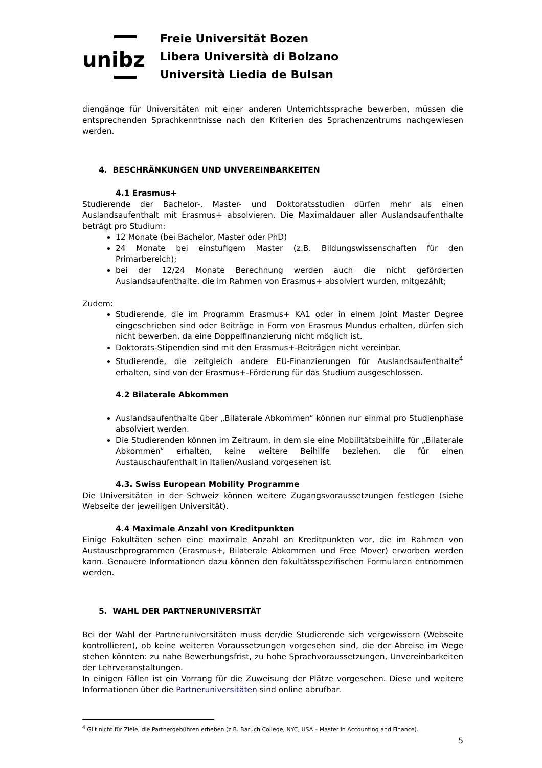unibz
Freie Universität Bozen
Libera Università di Bolzano
Università Liedia de Bulsan
diengänge für Universitäten mit einer anderen Unterrichtssprache bewerben, müssen die entsprechenden Sprachkenntnisse nach den Kriterien des Sprachenzentrums nachgewiesen werden.
4. BESCHRÄNKUNGEN UND UNVEREINBARKEITEN
4.1 Erasmus+
Studierende der Bachelor-, Master- und Doktoratsstudien dürfen mehr als einen Auslandsaufenthalt mit Erasmus+ absolvieren. Die Maximaldauer aller Auslandsaufenthalte beträgt pro Studium:
12 Monate (bei Bachelor, Master oder PhD)
24 Monate bei einstufigem Master (z.B. Bildungswissenschaften für den Primarbereich);
bei der 12/24 Monate Berechnung werden auch die nicht geförderten Auslandsaufenthalte, die im Rahmen von Erasmus+ absolviert wurden, mitgezählt;
Zudem:
Studierende, die im Programm Erasmus+ KA1 oder in einem Joint Master Degree eingeschrieben sind oder Beiträge in Form von Erasmus Mundus erhalten, dürfen sich nicht bewerben, da eine Doppelfinanzierung nicht möglich ist.
Doktorats-Stipendien sind mit den Erasmus+-Beiträgen nicht vereinbar.
Studierende, die zeitgleich andere EU-Finanzierungen für Auslandsaufenthalte<sup>4</sup> erhalten, sind von der Erasmus+-Förderung für das Studium ausgeschlossen.
4.2 Bilaterale Abkommen
Auslandsaufenthalte über „Bilaterale Abkommen“ können nur einmal pro Studienphase absolviert werden.
Die Studierenden können im Zeitraum, in dem sie eine Mobilitätsbeihilfe für „Bilaterale Abkommen“ erhalten, keine weitere Beihilfe beziehen, die für einen Austauschaufenthalt in Italien/Ausland vorgesehen ist.
4.3. Swiss European Mobility Programme
Die Universitäten in der Schweiz können weitere Zugangsvoraussetzungen festlegen (siehe Webseite der jeweiligen Universität).
4.4 Maximale Anzahl von Kreditpunkten
Einige Fakultäten sehen eine maximale Anzahl an Kreditpunkten vor, die im Rahmen von Austauschprogrammen (Erasmus+, Bilaterale Abkommen und Free Mover) erworben werden kann. Genauere Informationen dazu können den fakultätsspezifischen Formularen entnommen werden.
5. WAHL DER PARTNERUNIVERSITÄT
Bei der Wahl der Partneruniversitäten muss der/die Studierende sich vergewissern (Webseite kontrollieren), ob keine weiteren Voraussetzungen vorgesehen sind, die der Abreise im Wege stehen könnten: zu nahe Bewerbungsfrist, zu hohe Sprachvoraussetzungen, Unvereinbarkeiten der Lehrveranstaltungen.
In einigen Fällen ist ein Vorrang für die Zuweisung der Plätze vorgesehen. Diese und weitere Informationen über die Partneruniversitäten sind online abrufbar.
<sup>4</sup> Gilt nicht für Ziele, die Partnergebühren erheben (z.B. Baruch College, NYC, USA – Master in Accounting and Finance).
5